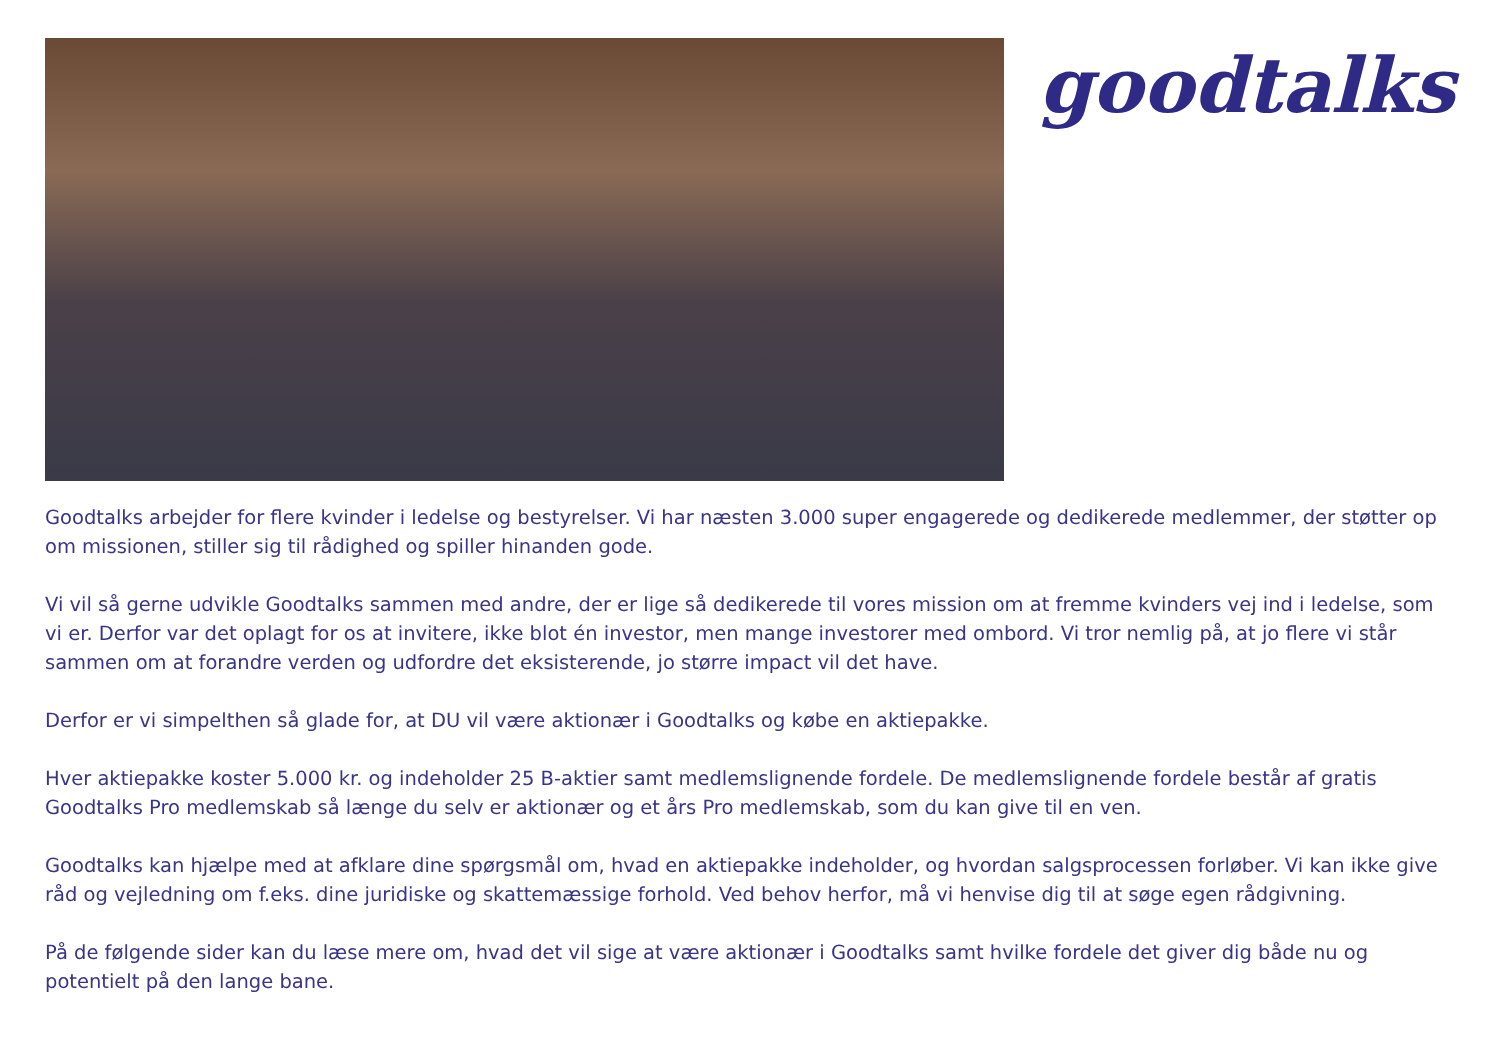goodtalks
Goodtalks arbejder for flere kvinder i ledelse og bestyrelser. Vi har næsten 3.000 super engagerede og dedikerede medlemmer, der støtter op om missionen, stiller sig til rådighed og spiller hinanden gode.
Vi vil så gerne udvikle Goodtalks sammen med andre, der er lige så dedikerede til vores mission om at fremme kvinders vej ind i ledelse, som vi er. Derfor var det oplagt for os at invitere, ikke blot én investor, men mange investorer med ombord. Vi tror nemlig på, at jo flere vi står sammen om at forandre verden og udfordre det eksisterende, jo større impact vil det have.
Derfor er vi simpelthen så glade for, at DU vil være aktionær i Goodtalks og købe en aktiepakke.
Hver aktiepakke koster 5.000 kr. og indeholder 25 B-aktier samt medlemslignende fordele. De medlemslignende fordele består af gratis Goodtalks Pro medlemskab så længe du selv er aktionær og et års Pro medlemskab, som du kan give til en ven.
Goodtalks kan hjælpe med at afklare dine spørgsmål om, hvad en aktiepakke indeholder, og hvordan salgsprocessen forløber. Vi kan ikke give råd og vejledning om f.eks. dine juridiske og skattemæssige forhold. Ved behov herfor, må vi henvise dig til at søge egen rådgivning.
På de følgende sider kan du læse mere om, hvad det vil sige at være aktionær i Goodtalks samt hvilke fordele det giver dig både nu og potentielt på den lange bane.